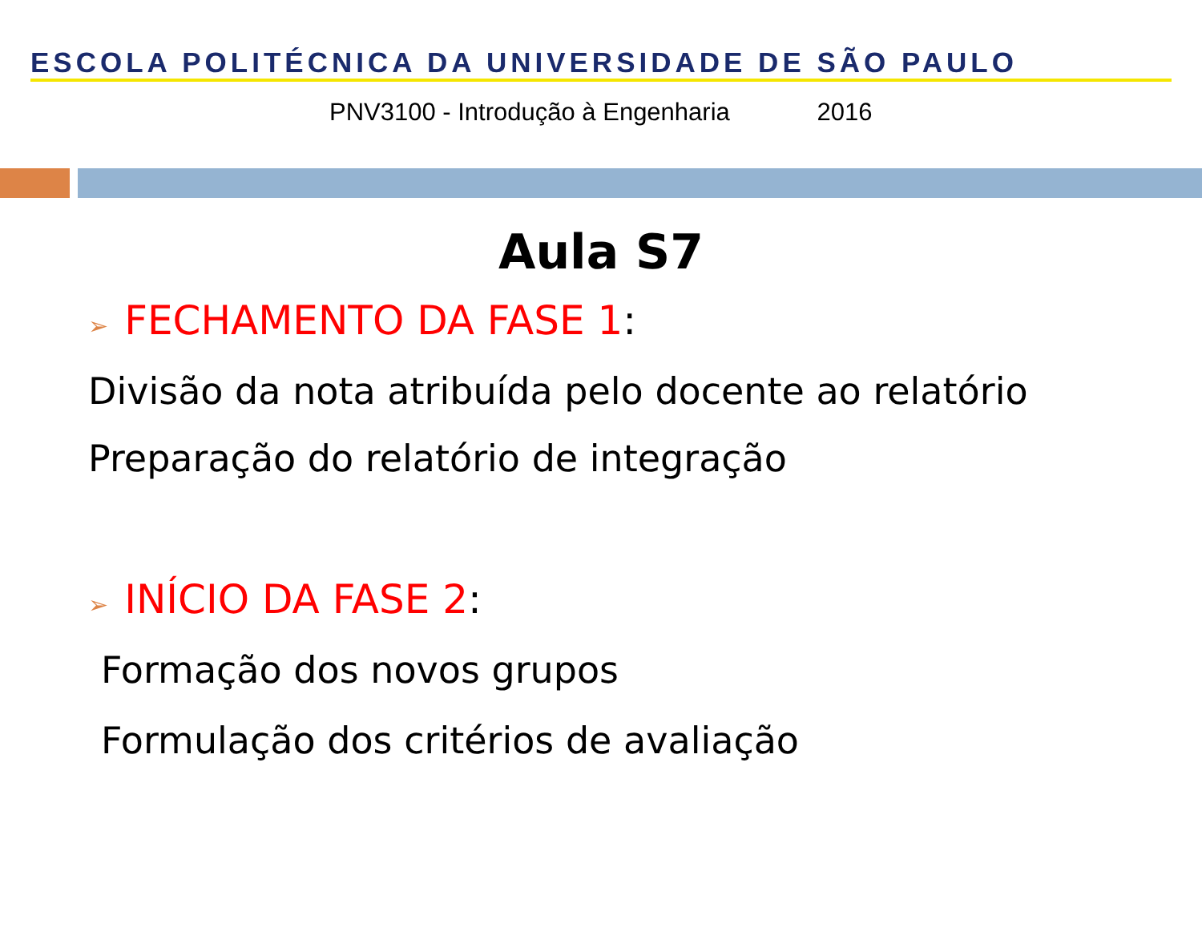ESCOLA POLITÉCNICA DA UNIVERSIDADE DE SÃO PAULO
PNV3100 - Introdução à Engenharia 2016
Aula S7
➢ FECHAMENTO DA FASE 1:
Divisão da nota atribuída pelo docente ao relatório
Preparação do relatório de integração
➢ INÍCIO DA FASE 2:
Formação dos novos grupos
Formulação dos critérios de avaliação